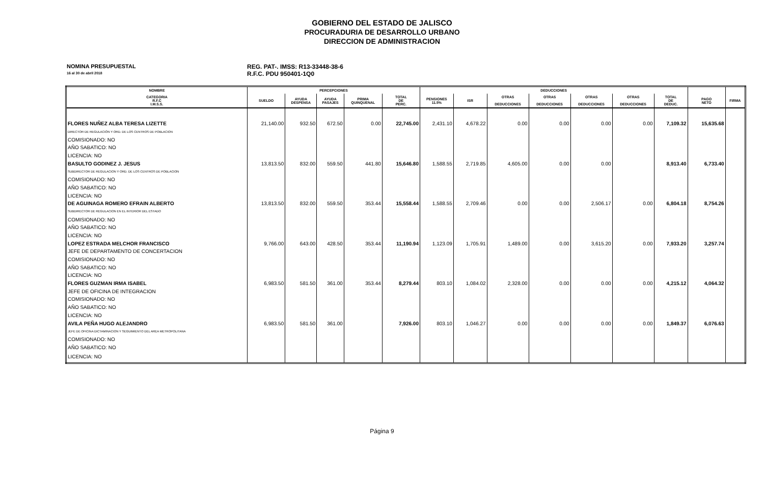GOBIERNO DEL ESTADO DE JALISCO
PROCURADURIA DE DESARROLLO URBANO
DIRECCION DE ADMINISTRACION
NOMINA PRESUPUESTAL
16 al 30 de abril 2018
REG. PAT-. IMSS: R13-33448-38-6
R.F.C. PDU 950401-1Q0
| NOMBRE | PERCEPCIONES | | | | | DEDUCCIONES | | | | | | | | |
| --- | --- | --- | --- | --- | --- | --- | --- | --- | --- | --- | --- | --- | --- | --- |
| CATEGORIA R.F.C I.M.S.S. | SUELDO | AYUDA DESPENSA | AYUDA PASAJES | PRIMA QUINQUENAL | TOTAL DE PERC. | PENSIONES 11.5% | ISR | OTRAS DEDUCCIONES | OTRAS DEDUCCIONES | OTRAS DEDUCCIONES | OTRAS DEDUCCIONES | TOTAL DE DEDUC. | PAGO NETO | FIRMA |
| FLORES NUÑEZ ALBA TERESA LIZETTE | 21,140.00 | 932.50 | 672.50 | 0.00 | 22,745.00 | 2,431.10 | 4,678.22 | 0.00 | 0.00 | 0.00 | 0.00 | 7,109.32 | 15,635.68 | |
| DIRECTOR DE REGULACIÓN Y ORD. DE LOS CENTROS DE POBLACION | | | | | | | | | | | | | | |
| COMISIONADO: NO | | | | | | | | | | | | | | |
| AÑO SABATICO: NO | | | | | | | | | | | | | | |
| LICENCIA: NO | | | | | | | | | | | | | | |
| BASULTO GODINEZ J. JESUS | 13,813.50 | 832.00 | 559.50 | 441.80 | 15,646.80 | 1,588.55 | 2,719.85 | 4,605.00 | 0.00 | 0.00 | | 8,913.40 | 6,733.40 | |
| SUBDIRECTOR DE REGULACION Y ORD. DE LOS CENTROS DE POBLACION | | | | | | | | | | | | | | |
| COMISIONADO: NO | | | | | | | | | | | | | | |
| AÑO SABATICO: NO | | | | | | | | | | | | | | |
| LICENCIA: NO | | | | | | | | | | | | | | |
| DE AGUINAGA ROMERO EFRAIN ALBERTO | 13,813.50 | 832.00 | 559.50 | 353.44 | 15,558.44 | 1,588.55 | 2,709.46 | 0.00 | 0.00 | 2,506.17 | 0.00 | 6,804.18 | 8,754.26 | |
| SUBDIRECTOR DE REGULACION EN EL INTERIOR DEL ESTADO | | | | | | | | | | | | | | |
| COMISIONADO: NO | | | | | | | | | | | | | | |
| AÑO SABATICO: NO | | | | | | | | | | | | | | |
| LICENCIA: NO | | | | | | | | | | | | | | |
| LOPEZ ESTRADA MELCHOR FRANCISCO | 9,766.00 | 643.00 | 428.50 | 353.44 | 11,190.94 | 1,123.09 | 1,705.91 | 1,489.00 | 0.00 | 3,615.20 | 0.00 | 7,933.20 | 3,257.74 | |
| JEFE DE DEPARTAMENTO DE CONCERTACION | | | | | | | | | | | | | | |
| COMISIONADO: NO | | | | | | | | | | | | | | |
| AÑO SABATICO: NO | | | | | | | | | | | | | | |
| LICENCIA: NO | | | | | | | | | | | | | | |
| FLORES GUZMAN IRMA ISABEL | 6,983.50 | 581.50 | 361.00 | 353.44 | 8,279.44 | 803.10 | 1,084.02 | 2,328.00 | 0.00 | 0.00 | 0.00 | 4,215.12 | 4,064.32 | |
| JEFE DE OFICINA DE INTEGRACION | | | | | | | | | | | | | | |
| COMISIONADO: NO | | | | | | | | | | | | | | |
| AÑO SABATICO: NO | | | | | | | | | | | | | | |
| LICENCIA: NO | | | | | | | | | | | | | | |
| AVILA PEÑA HUGO ALEJANDRO | 6,983.50 | 581.50 | 361.00 | | 7,926.00 | 803.10 | 1,046.27 | 0.00 | 0.00 | 0.00 | 0.00 | 1,849.37 | 6,076.63 | |
| JEFE DE OFICINA DICTAMINACION Y SEGUIMIENTO DEL AREA METROPOLITANA | | | | | | | | | | | | | | |
| COMISIONADO: NO | | | | | | | | | | | | | | |
| AÑO SABATICO: NO | | | | | | | | | | | | | | |
| LICENCIA: NO | | | | | | | | | | | | | | |
Página 9